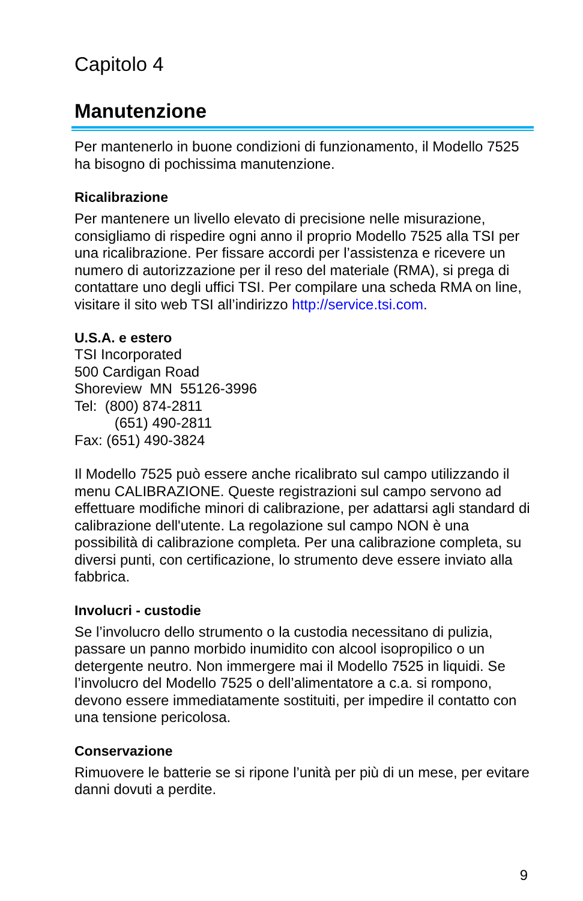Capitolo 4
Manutenzione
Per mantenerlo in buone condizioni di funzionamento, il Modello 7525 ha bisogno di pochissima manutenzione.
Ricalibrazione
Per mantenere un livello elevato di precisione nelle misurazione, consigliamo di rispedire ogni anno il proprio Modello 7525 alla TSI per una ricalibrazione. Per fissare accordi per l’assistenza e ricevere un numero di autorizzazione per il reso del materiale (RMA), si prega di contattare uno degli uffici TSI. Per compilare una scheda RMA on line, visitare il sito web TSI all’indirizzo http://service.tsi.com.
U.S.A. e estero
TSI Incorporated
500 Cardigan Road
Shoreview MN 55126-3996
Tel: (800) 874-2811
(651) 490-2811
Fax: (651) 490-3824
Il Modello 7525 può essere anche ricalibrato sul campo utilizzando il menu CALIBRAZIONE. Queste registrazioni sul campo servono ad effettuare modifiche minori di calibrazione, per adattarsi agli standard di calibrazione dell'utente. La regolazione sul campo NON è una possibilità di calibrazione completa. Per una calibrazione completa, su diversi punti, con certificazione, lo strumento deve essere inviato alla fabbrica.
Involucri - custodie
Se l’involucro dello strumento o la custodia necessitano di pulizia, passare un panno morbido inumidito con alcool isopropilico o un detergente neutro. Non immergere mai il Modello 7525 in liquidi. Se l’involucro del Modello 7525 o dell’alimentatore a c.a. si rompono, devono essere immediatamente sostituiti, per impedire il contatto con una tensione pericolosa.
Conservazione
Rimuovere le batterie se si ripone l’unità per più di un mese, per evitare danni dovuti a perdite.
9